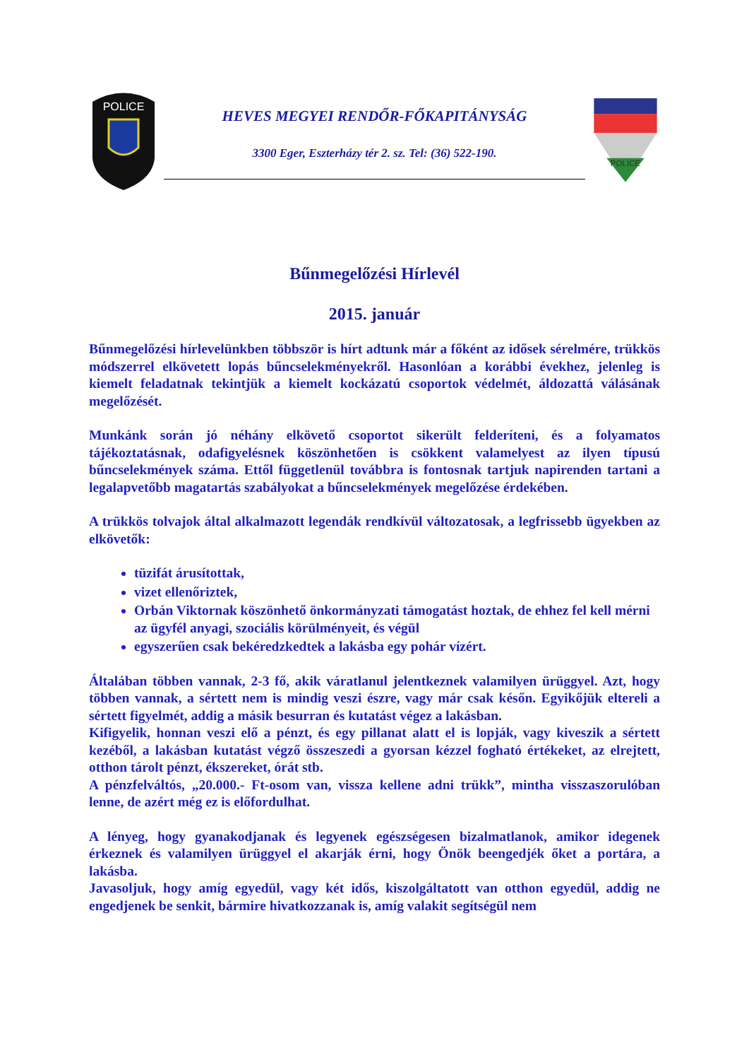POLICE
HEVES MEGYEI RENDŐR-FŐKAPITÁNYSÁG
3300 Eger, Eszterházy tér 2. sz. Tel: (36) 522-190.
POLICE
Bűnmegelőzési Hírlevél
2015. január
Bűnmegelőzési hírlevelünkben többször is hírt adtunk már a főként az idősek sérelmére, trükkös módszerrel elkövetett lopás bűncselekményekről. Hasonlóan a korábbi évekhez, jelenleg is kiemelt feladatnak tekintjük a kiemelt kockázatú csoportok védelmét, áldozattá válásának megelőzését.
Munkánk során jó néhány elkövető csoportot sikerült felderíteni, és a folyamatos tájékoztatásnak, odafigyelésnek köszönhetően is csökkent valamelyest az ilyen típusú bűncselekmények száma. Ettől függetlenül továbbra is fontosnak tartjuk napirenden tartani a legalapvetőbb magatartás szabályokat a bűncselekmények megelőzése érdekében.
A trükkös tolvajok által alkalmazott legendák rendkívül változatosak, a legfrissebb ügyekben az elkövetők:
tüzifát árusítottak,
vizet ellenőriztek,
Orbán Viktornak köszönhető önkormányzati támogatást hoztak, de ehhez fel kell mérni az ügyfél anyagi, szociális körülményeit, és végül
egyszerűen csak bekéredzkedtek a lakásba egy pohár vízért.
Általában többen vannak, 2-3 fő, akik váratlanul jelentkeznek valamilyen ürüggyel. Azt, hogy többen vannak, a sértett nem is mindig veszi észre, vagy már csak későn. Egyikőjük eltereli a sértett figyelmét, addig a másik besurran és kutatást végez a lakásban.
Kifigyelik, honnan veszi elő a pénzt, és egy pillanat alatt el is lopják, vagy kiveszik a sértett kezéből, a lakásban kutatást végző összeszedi a gyorsan kézzel fogható értékeket, az elrejtett, otthon tárolt pénzt, ékszereket, órát stb.
A pénzfelváltós, „20.000.- Ft-osom van, vissza kellene adni trükk”, mintha visszaszorulóban lenne, de azért még ez is előfordulhat.
A lényeg, hogy gyanakodjanak és legyenek egészségesen bizalmatlanok, amikor idegenek érkeznek és valamilyen ürüggyel el akarják érni, hogy Önök beengedjék őket a portára, a lakásba.
Javasoljuk, hogy amíg egyedül, vagy két idős, kiszolgáltatott van otthon egyedül, addig ne engedjenek be senkit, bármire hivatkozzanak is, amíg valakit segítségül nem